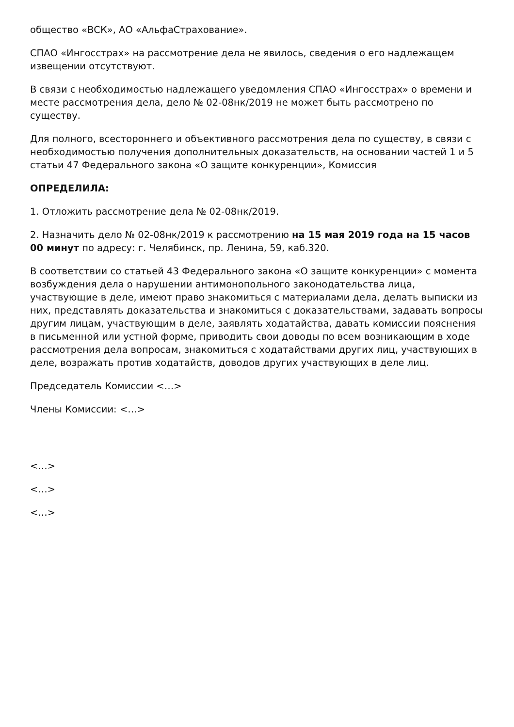общество «ВСК», АО «АльфаСтрахование».
СПАО «Ингосстрах» на рассмотрение дела не явилось, сведения о его надлежащем извещении отсутствуют.
В связи с необходимостью надлежащего уведомления СПАО «Ингосстрах» о времени и месте рассмотрения дела, дело № 02-08нк/2019 не может быть рассмотрено по существу.
Для полного, всестороннего и объективного рассмотрения дела по существу, в связи с необходимостью получения дополнительных доказательств, на основании частей 1 и 5 статьи 47 Федерального закона «О защите конкуренции», Комиссия
ОПРЕДЕЛИЛА:
1. Отложить рассмотрение дела № 02-08нк/2019.
2. Назначить дело № 02-08нк/2019 к рассмотрению на 15 мая 2019 года на 15 часов 00 минут по адресу: г. Челябинск, пр. Ленина, 59, каб.320.
В соответствии со статьей 43 Федерального закона «О защите конкуренции» с момента возбуждения дела о нарушении антимонопольного законодательства лица, участвующие в деле, имеют право знакомиться с материалами дела, делать выписки из них, представлять доказательства и знакомиться с доказательствами, задавать вопросы другим лицам, участвующим в деле, заявлять ходатайства, давать комиссии пояснения в письменной или устной форме, приводить свои доводы по всем возникающим в ходе рассмотрения дела вопросам, знакомиться с ходатайствами других лиц, участвующих в деле, возражать против ходатайств, доводов других участвующих в деле лиц.
Председатель Комиссии <…>
Члены Комиссии: <…>
<…>
<…>
<…>